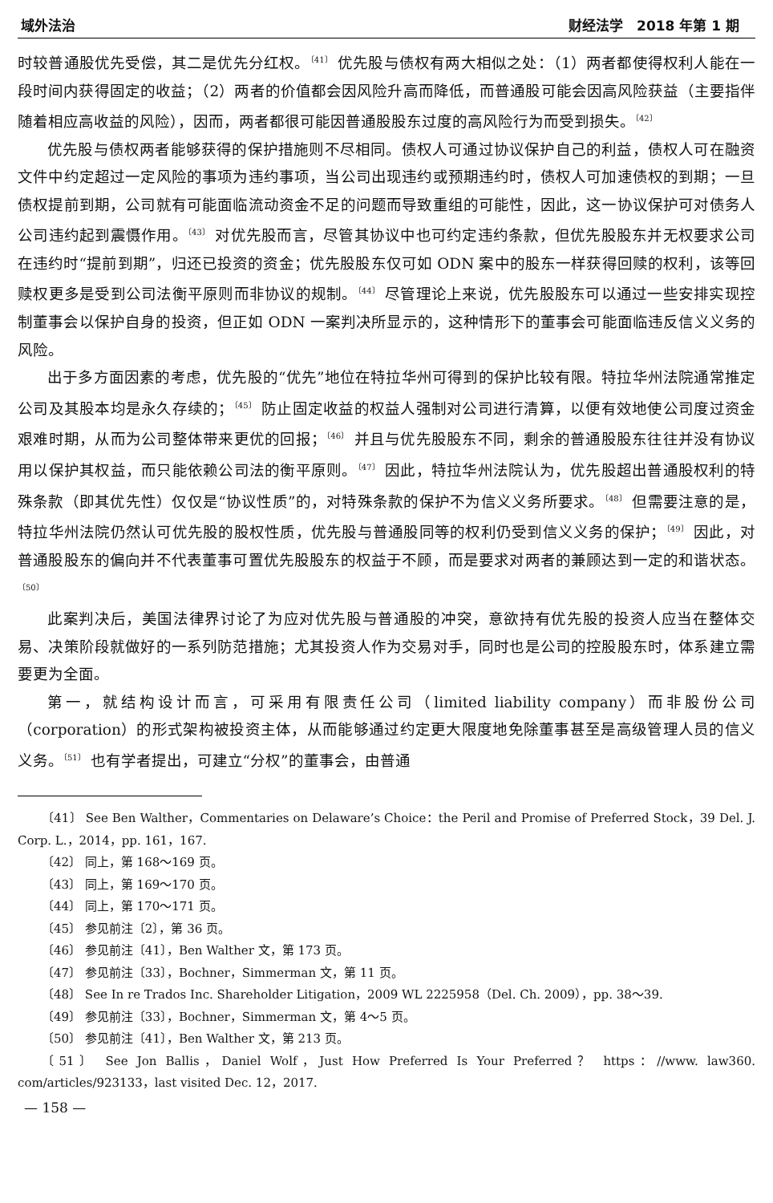域外法治 财经法学　2018 年第 1 期
时较普通股优先受偿，其二是优先分红权。<sup>〔41〕</sup> 优先股与债权有两大相似之处：（1）两者都使得权利人能在一段时间内获得固定的收益；（2）两者的价值都会因风险升高而降低，而普通股可能会因高风险获益（主要指伴随着相应高收益的风险），因而，两者都很可能因普通股股东过度的高风险行为而受到损失。<sup>〔42〕</sup>
优先股与债权两者能够获得的保护措施则不尽相同。债权人可通过协议保护自己的利益，债权人可在融资文件中约定超过一定风险的事项为违约事项，当公司出现违约或预期违约时，债权人可加速债权的到期；一旦债权提前到期，公司就有可能面临流动资金不足的问题而导致重组的可能性，因此，这一协议保护可对债务人公司违约起到震慑作用。<sup>〔43〕</sup> 对优先股而言，尽管其协议中也可约定违约条款，但优先股股东并无权要求公司在违约时“提前到期”，归还已投资的资金；优先股股东仅可如 ODN 案中的股东一样获得回赎的权利，该等回赎权更多是受到公司法衡平原则而非协议的规制。<sup>〔44〕</sup> 尽管理论上来说，优先股股东可以通过一些安排实现控制董事会以保护自身的投资，但正如 ODN 一案判决所显示的，这种情形下的董事会可能面临违反信义义务的风险。
出于多方面因素的考虑，优先股的“优先”地位在特拉华州可得到的保护比较有限。特拉华州法院通常推定公司及其股本均是永久存续的；<sup>〔45〕</sup> 防止固定收益的权益人强制对公司进行清算，以便有效地使公司度过资金艰难时期，从而为公司整体带来更优的回报；<sup>〔46〕</sup> 并且与优先股股东不同，剩余的普通股股东往往并没有协议用以保护其权益，而只能依赖公司法的衡平原则。<sup>〔47〕</sup> 因此，特拉华州法院认为，优先股超出普通股权利的特殊条款（即其优先性）仅仅是“协议性质”的，对特殊条款的保护不为信义义务所要求。<sup>〔48〕</sup> 但需要注意的是，特拉华州法院仍然认可优先股的股权性质，优先股与普通股同等的权利仍受到信义义务的保护；<sup>〔49〕</sup> 因此，对普通股股东的偏向并不代表董事可置优先股股东的权益于不顾，而是要求对两者的兼顾达到一定的和谐状态。<sup>〔50〕</sup>
此案判决后，美国法律界讨论了为应对优先股与普通股的冲突，意欲持有优先股的投资人应当在整体交易、决策阶段就做好的一系列防范措施；尤其投资人作为交易对手，同时也是公司的控股股东时，体系建立需要更为全面。
第一，就结构设计而言，可采用有限责任公司（limited liability company）而非股份公司（corporation）的形式架构被投资主体，从而能够通过约定更大限度地免除董事甚至是高级管理人员的信义义务。<sup>〔51〕</sup> 也有学者提出，可建立“分权”的董事会，由普通
〔41〕 See Ben Walther，Commentaries on Delaware’s Choice：the Peril and Promise of Preferred Stock，39 Del. J. Corp. L.，2014，pp. 161，167.
〔42〕 同上，第 168～169 页。
〔43〕 同上，第 169～170 页。
〔44〕 同上，第 170～171 页。
〔45〕 参见前注〔2〕，第 36 页。
〔46〕 参见前注〔41〕，Ben Walther 文，第 173 页。
〔47〕 参见前注〔33〕，Bochner，Simmerman 文，第 11 页。
〔48〕 See In re Trados Inc. Shareholder Litigation，2009 WL 2225958（Del. Ch. 2009），pp. 38～39.
〔49〕 参见前注〔33〕，Bochner，Simmerman 文，第 4～5 页。
〔50〕 参见前注〔41〕，Ben Walther 文，第 213 页。
〔51〕 See Jon Ballis，Daniel Wolf，Just How Preferred Is Your Preferred？ https：//www. law360. com/articles/923133，last visited Dec. 12，2017.
— 158 —